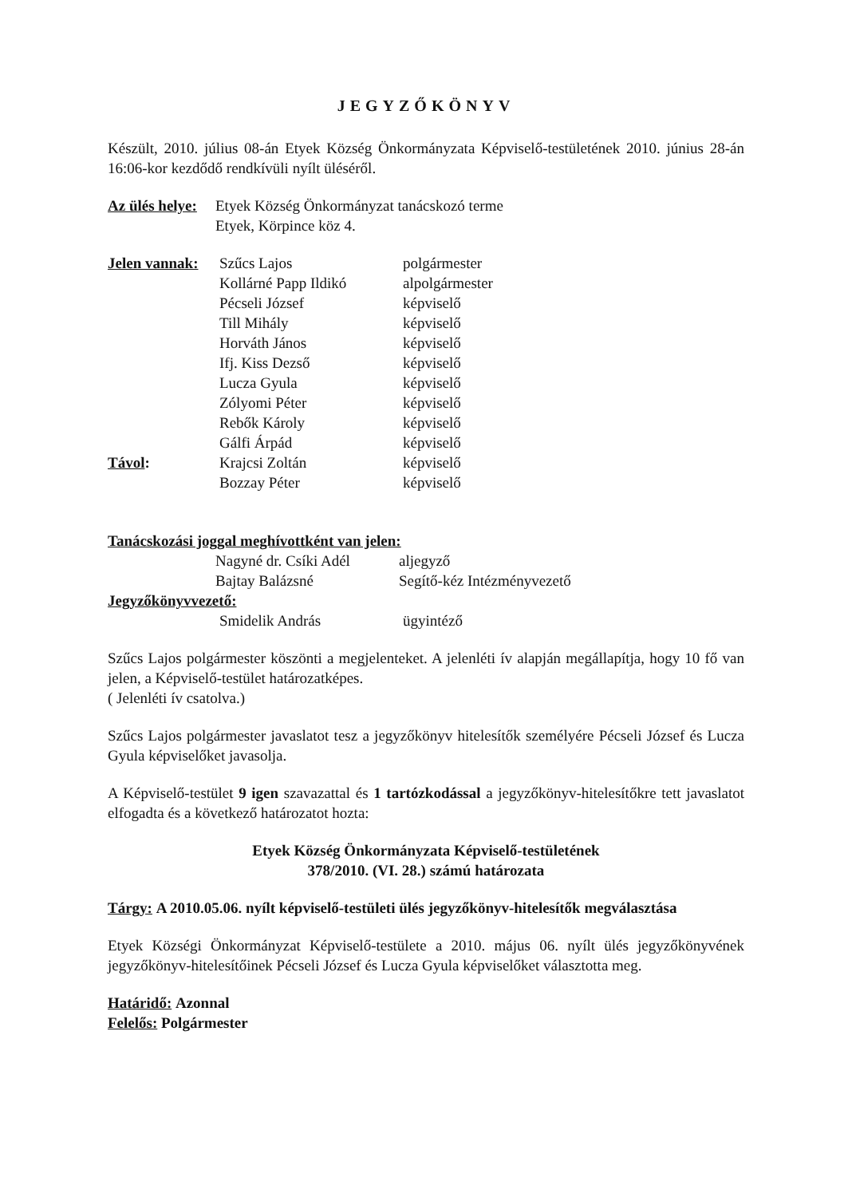JEGYZŐKÖNYV
Készült, 2010. július 08-án Etyek Község Önkormányzata Képviselő-testületének 2010. június 28-án 16:06-kor kezdődő rendkívüli nyílt üléséről.
Az ülés helye:
Etyek Község Önkormányzat tanácskozó terme
Etyek, Körpince köz 4.
Jelen vannak:
Szűcs Lajos polgármester
Kollárné Papp Ildikó alpolgármester
Pécseli József képviselő
Till Mihály képviselő
Horváth János képviselő
Ifj. Kiss Dezső képviselő
Lucza Gyula képviselő
Zólyomi Péter képviselő
Rebők Károly képviselő
Gálfi Árpád képviselő
Távol: Krajcsi Zoltán képviselő
Bozzay Péter képviselő
Tanácskozási joggal meghívottként van jelen:
Nagyné dr. Csíki Adél
aljegyző
Bajtay Balázsné Segítő-kéz Intézményvezető
Jegyzőkönyvvezető:
Smidelik András ügyintéző
Szűcs Lajos polgármester köszönti a megjelenteket. A jelenléti ív alapján megállapítja, hogy 10 fő van jelen, a Képviselő-testület határozatképes.
( Jelenléti ív csatolva.)
Szűcs Lajos polgármester javaslatot tesz a jegyzőkönyv hitelesítők személyére Pécseli József és Lucza Gyula képviselőket javasolja.
A Képviselő-testület 9 igen szavazattal és 1 tartózkodással a jegyzőkönyv-hitelesítőkre tett javaslatot elfogadta és a következő határozatot hozta:
Etyek Község Önkormányzata Képviselő-testületének
378/2010. (VI. 28.) számú határozata
Tárgy: A 2010.05.06. nyílt képviselő-testületi ülés jegyzőkönyv-hitelesítők megválasztása
Etyek Községi Önkormányzat Képviselő-testülete a 2010. május 06. nyílt ülés jegyzőkönyvének jegyzőkönyv-hitelesítőinek Pécseli József és Lucza Gyula képviselőket választotta meg.
Határidő: Azonnal
Felelős: Polgármester